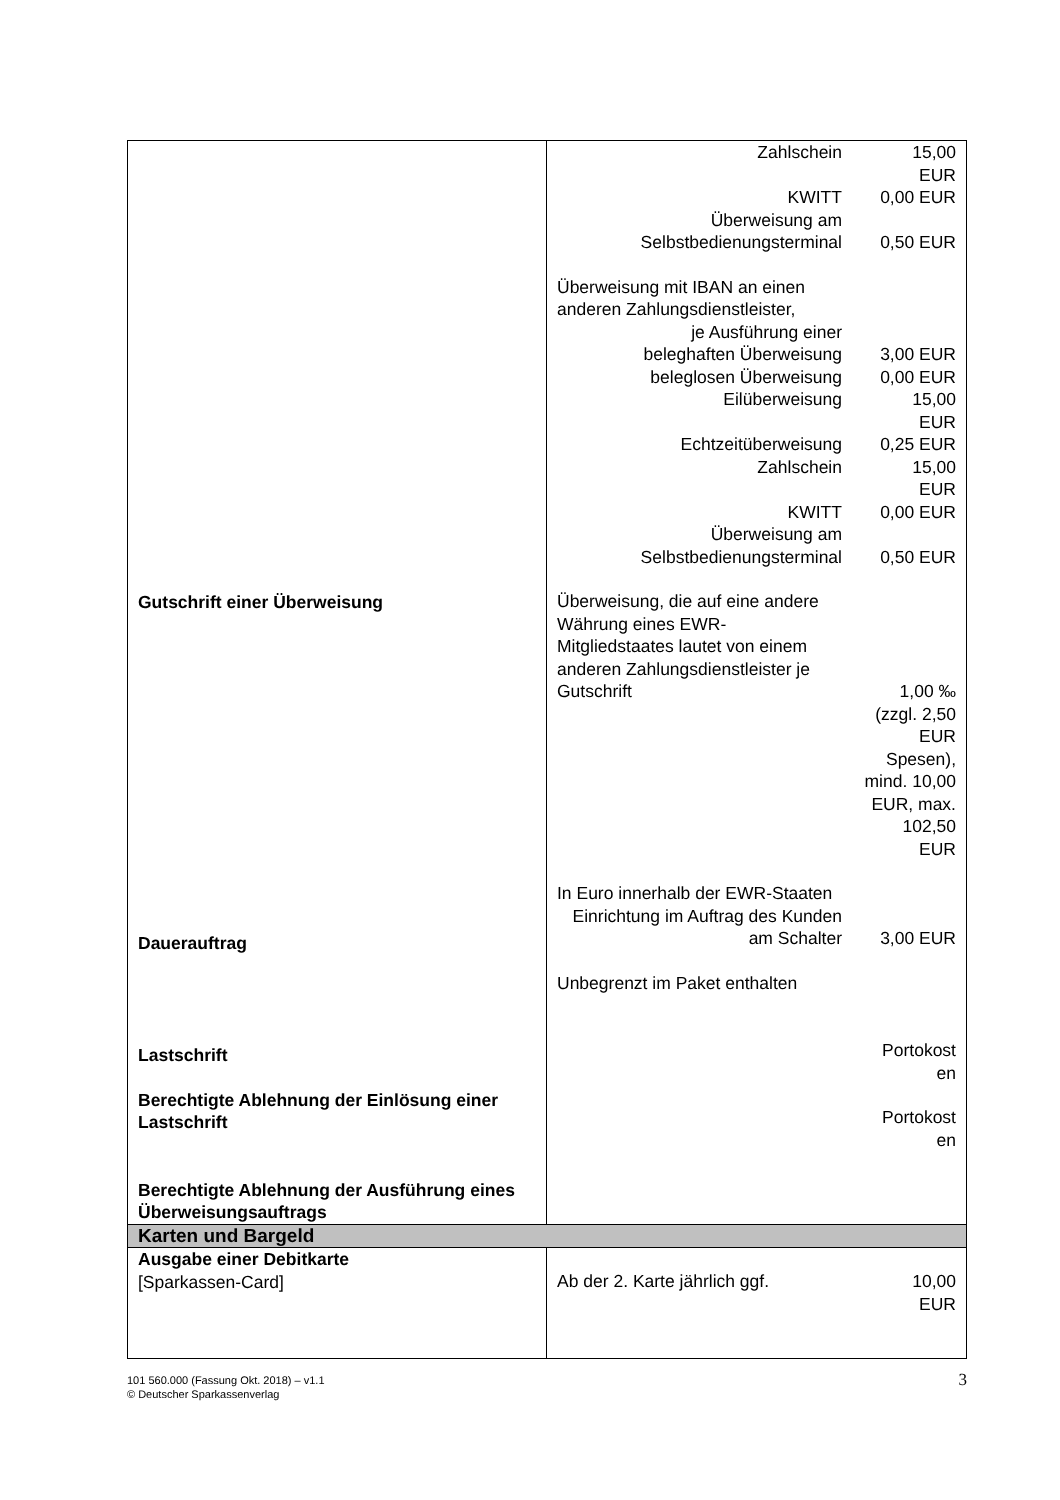| Gutschrift einer Überweisung Dauerauftrag Lastschrift Berechtigte Ablehnung der Einlösung einer Lastschrift Berechtigte Ablehnung der Ausführung eines Überweisungsauftrags | / Zahlschein / 15,00 EUR / / KWITT / 0,00 EUR / / Überweisung am Selbstbedienungsterminal / 0,50 EUR / / Überweisung mit IBAN an einen anderen Zahlungsdienstleister, / / / je Ausführung einer / / / beleghaften Überweisung / 3,00 EUR / / beleglosen Überweisung / 0,00 EUR / / Eilüberweisung / 15,00 EUR / / Echtzeitüberweisung / 0,25 EUR / / Zahlschein / 15,00 EUR / / KWITT / 0,00 EUR / / Überweisung am Selbstbedienungsterminal / 0,50 EUR / / Überweisung, die auf eine andere Währung eines EWR-Mitgliedstaates lautet von einem anderen Zahlungsdienstleister je Gutschrift / 1,00 ‰ / / / (zzgl. 2,50 EUR Spesen), mind. 10,00 EUR, max. 102,50 EUR / / In Euro innerhalb der EWR-Staaten / / / Einrichtung im Auftrag des Kunden am Schalter / 3,00 EUR / / Unbegrenzt im Paket enthalten / / / / Portokost en / / / Portokost en / |
| Karten und Bargeld | |
| Ausgabe einer Debitkarte [Sparkassen-Card] | / Ab der 2. Karte jährlich ggf. / 10,00 EUR / |
101 560.000 (Fassung Okt. 2018) – v1.1
© Deutscher Sparkassenverlag
3